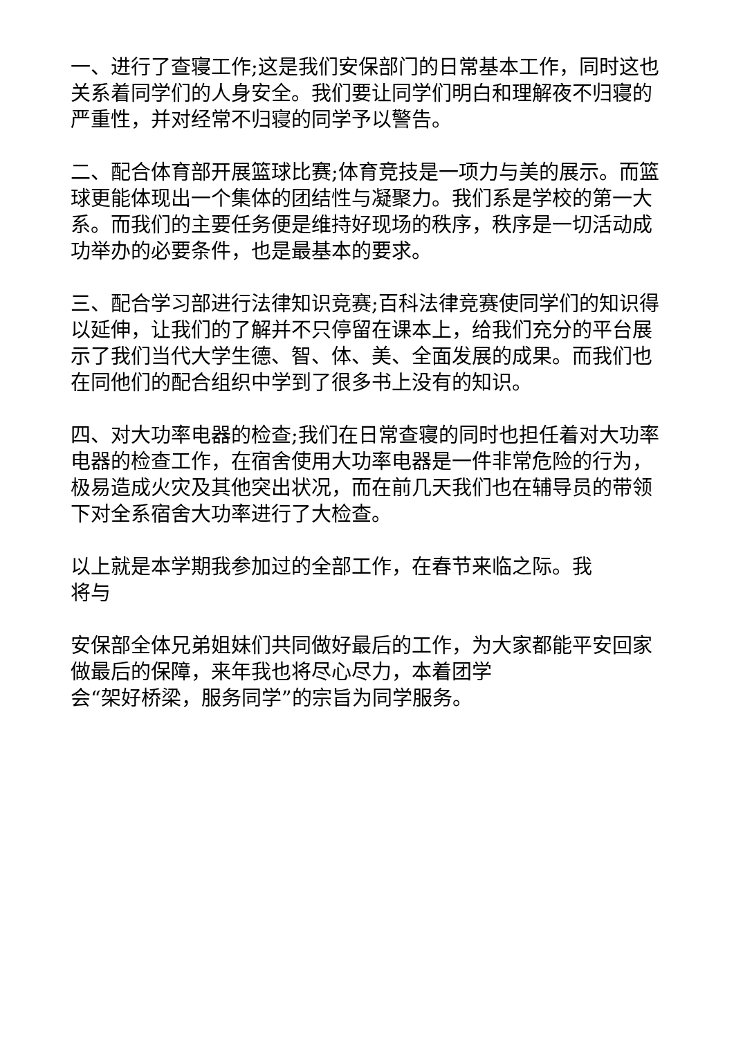一、进行了查寝工作;这是我们安保部门的日常基本工作，同时这也关系着同学们的人身安全。我们要让同学们明白和理解夜不归寝的严重性，并对经常不归寝的同学予以警告。
二、配合体育部开展篮球比赛;体育竞技是一项力与美的展示。而篮球更能体现出一个集体的团结性与凝聚力。我们系是学校的第一大系。而我们的主要任务便是维持好现场的秩序，秩序是一切活动成功举办的必要条件，也是最基本的要求。
三、配合学习部进行法律知识竞赛;百科法律竞赛使同学们的知识得以延伸，让我们的了解并不只停留在课本上，给我们充分的平台展示了我们当代大学生德、智、体、美、全面发展的成果。而我们也在同他们的配合组织中学到了很多书上没有的知识。
四、对大功率电器的检查;我们在日常查寝的同时也担任着对大功率电器的检查工作，在宿舍使用大功率电器是一件非常危险的行为，极易造成火灾及其他突出状况，而在前几天我们也在辅导员的带领下对全系宿舍大功率进行了大检查。
以上就是本学期我参加过的全部工作，在春节来临之际。我
将与
安保部全体兄弟姐妹们共同做好最后的工作，为大家都能平安回家做最后的保障，来年我也将尽心尽力，本着团学
会“架好桥梁，服务同学”的宗旨为同学服务。